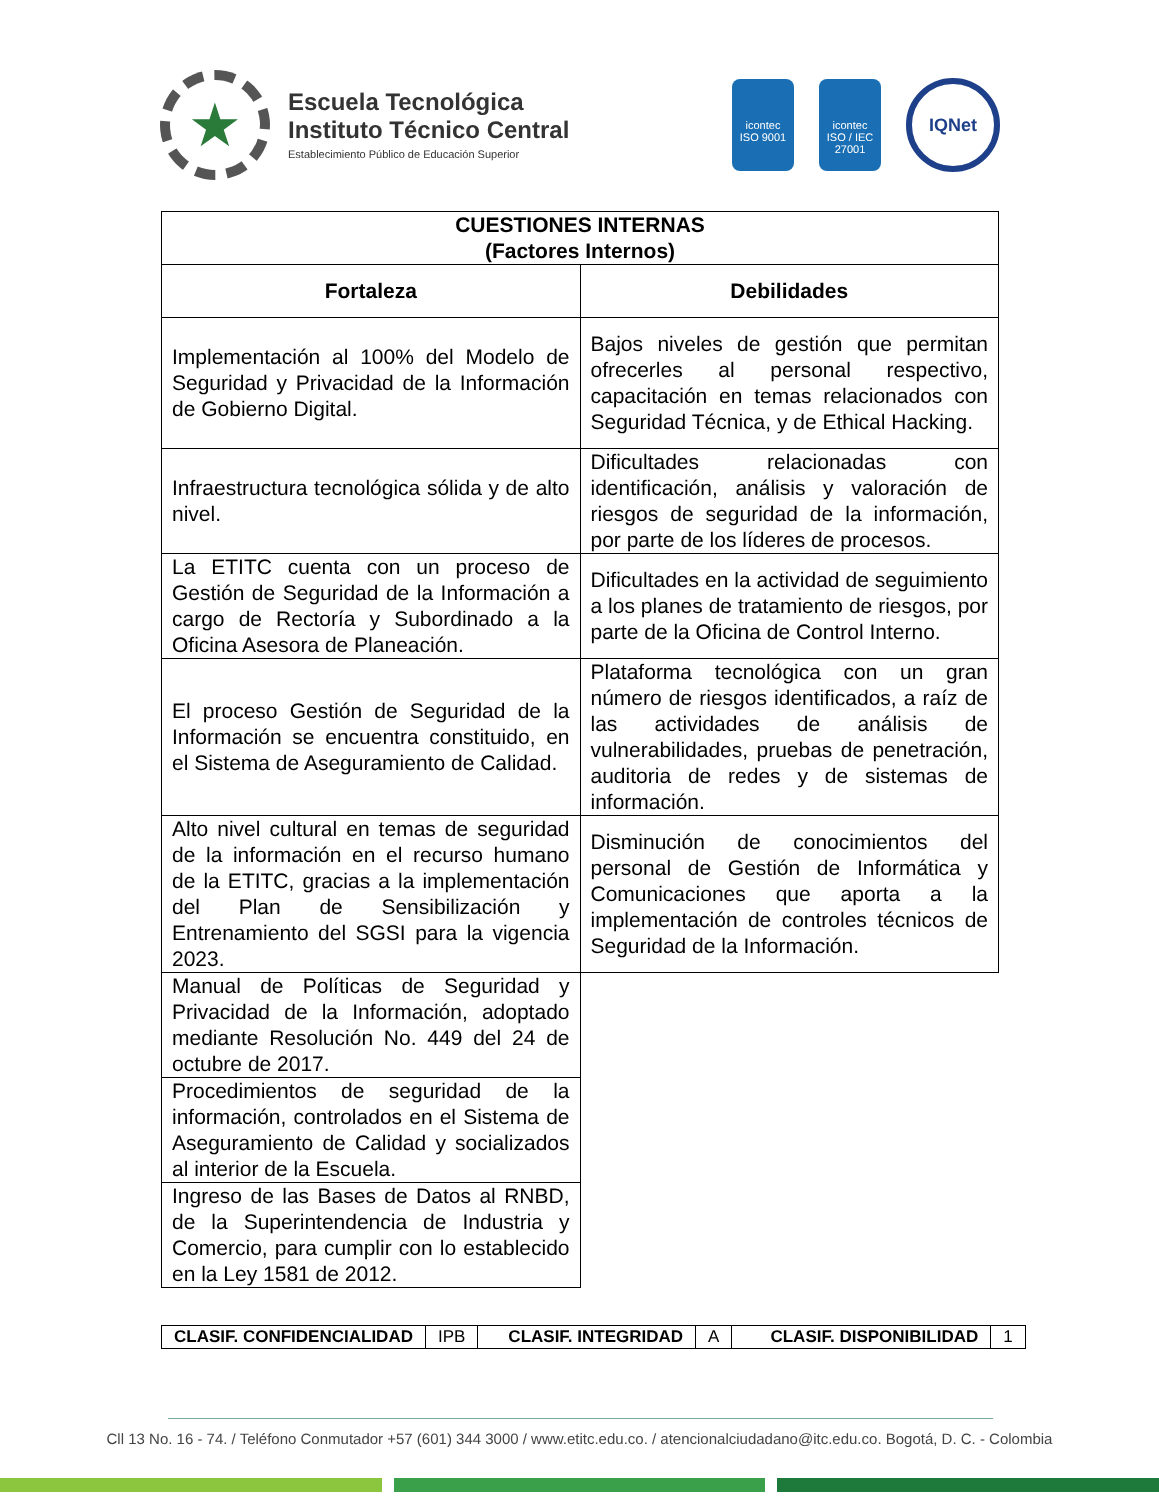★
Escuela Tecnológica
Instituto Técnico Central
Establecimiento Público de Educación Superior
icontec
ISO 9001
icontec
ISO / IEC 27001
IQNet
| CUESTIONES INTERNAS (Factores Internos) | |
| --- | --- |
| Fortaleza | Debilidades |
| Implementación al 100% del Modelo de Seguridad y Privacidad de la Información de Gobierno Digital. | Bajos niveles de gestión que permitan ofrecerles al personal respectivo, capacitación en temas relacionados con Seguridad Técnica, y de Ethical Hacking. |
| Infraestructura tecnológica sólida y de alto nivel. | Dificultades relacionadas con identificación, análisis y valoración de riesgos de seguridad de la información, por parte de los líderes de procesos. |
| La ETITC cuenta con un proceso de Gestión de Seguridad de la Información a cargo de Rectoría y Subordinado a la Oficina Asesora de Planeación. | Dificultades en la actividad de seguimiento a los planes de tratamiento de riesgos, por parte de la Oficina de Control Interno. |
| El proceso Gestión de Seguridad de la Información se encuentra constituido, en el Sistema de Aseguramiento de Calidad. | Plataforma tecnológica con un gran número de riesgos identificados, a raíz de las actividades de análisis de vulnerabilidades, pruebas de penetración, auditoria de redes y de sistemas de información. |
| Alto nivel cultural en temas de seguridad de la información en el recurso humano de la ETITC, gracias a la implementación del Plan de Sensibilización y Entrenamiento del SGSI para la vigencia 2023. | Disminución de conocimientos del personal de Gestión de Informática y Comunicaciones que aporta a la implementación de controles técnicos de Seguridad de la Información. |
| Manual de Políticas de Seguridad y Privacidad de la Información, adoptado mediante Resolución No. 449 del 24 de octubre de 2017. | |
| Procedimientos de seguridad de la información, controlados en el Sistema de Aseguramiento de Calidad y socializados al interior de la Escuela. | |
| Ingreso de las Bases de Datos al RNBD, de la Superintendencia de Industria y Comercio, para cumplir con lo establecido en la Ley 1581 de 2012. | |
| CLASIF. CONFIDENCIALIDAD | IPB | CLASIF. INTEGRIDAD | A | CLASIF. DISPONIBILIDAD | 1 |
Cll 13 No. 16 - 74. / Teléfono Conmutador +57 (601) 344 3000 / www.etitc.edu.co. / atencionalciudadano@itc.edu.co. Bogotá, D. C. - Colombia